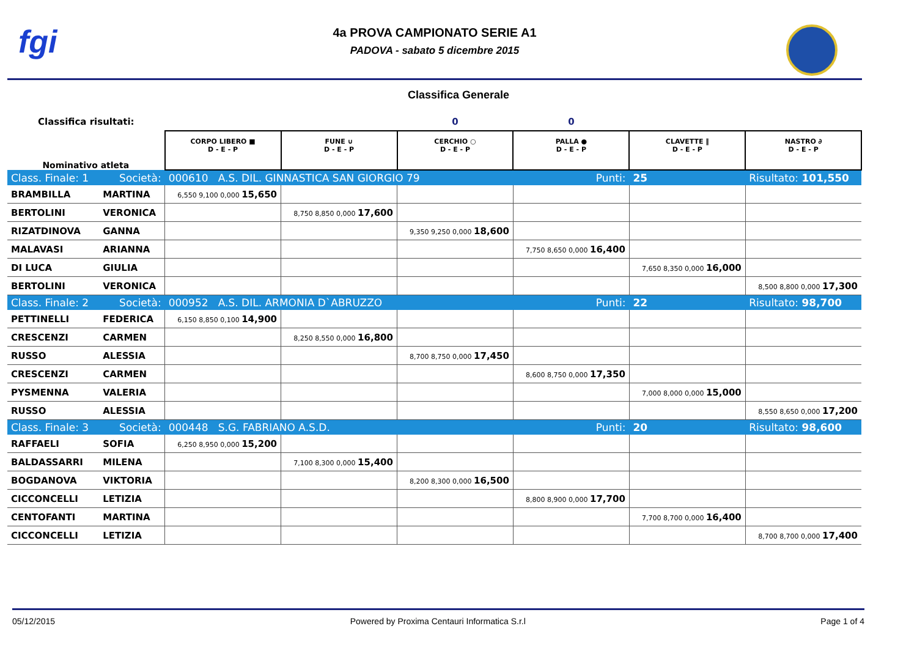fgi
4a PROVA CAMPIONATO SERIE A1
PADOVA - sabato 5 dicembre 2015
Classifica Generale
| Classifica risultati: | | | | 0 | 0 | | |
| Nominativo atleta | | CORPO LIBERO ■ D - E - P | FUNE ∪ D - E - P | CERCHIO ○ D - E - P | PALLA ● D - E - P | CLAVETTE ‖ D - E - P | NASTRO ∂ D - E - P |
| Class. Finale: 1 | Società: | 000610 A.S. DIL. GINNASTICA SAN GIORGIO 79 | | | Punti: | 25 | Risultato: 101,550 |
| BRAMBILLA | MARTINA | 6,550 9,100 0,000 15,650 | | | | | |
| BERTOLINI | VERONICA | | 8,750 8,850 0,000 17,600 | | | | |
| RIZATDINOVA | GANNA | | | 9,350 9,250 0,000 18,600 | | | |
| MALAVASI | ARIANNA | | | | 7,750 8,650 0,000 16,400 | | |
| DI LUCA | GIULIA | | | | | 7,650 8,350 0,000 16,000 | |
| BERTOLINI | VERONICA | | | | | | 8,500 8,800 0,000 17,300 |
| Class. Finale: 2 | Società: | 000952 A.S. DIL. ARMONIA D`ABRUZZO | | | Punti: | 22 | Risultato: 98,700 |
| PETTINELLI | FEDERICA | 6,150 8,850 0,100 14,900 | | | | | |
| CRESCENZI | CARMEN | | 8,250 8,550 0,000 16,800 | | | | |
| RUSSO | ALESSIA | | | 8,700 8,750 0,000 17,450 | | | |
| CRESCENZI | CARMEN | | | | 8,600 8,750 0,000 17,350 | | |
| PYSMENNA | VALERIA | | | | | 7,000 8,000 0,000 15,000 | |
| RUSSO | ALESSIA | | | | | | 8,550 8,650 0,000 17,200 |
| Class. Finale: 3 | Società: | 000448 S.G. FABRIANO A.S.D. | | | Punti: | 20 | Risultato: 98,600 |
| RAFFAELI | SOFIA | 6,250 8,950 0,000 15,200 | | | | | |
| BALDASSARRI | MILENA | | 7,100 8,300 0,000 15,400 | | | | |
| BOGDANOVA | VIKTORIA | | | 8,200 8,300 0,000 16,500 | | | |
| CICCONCELLI | LETIZIA | | | | 8,800 8,900 0,000 17,700 | | |
| CENTOFANTI | MARTINA | | | | | 7,700 8,700 0,000 16,400 | |
| CICCONCELLI | LETIZIA | | | | | | 8,700 8,700 0,000 17,400 |
05/12/2015 Powered by Proxima Centauri Informatica S.r.l Page 1 of 4